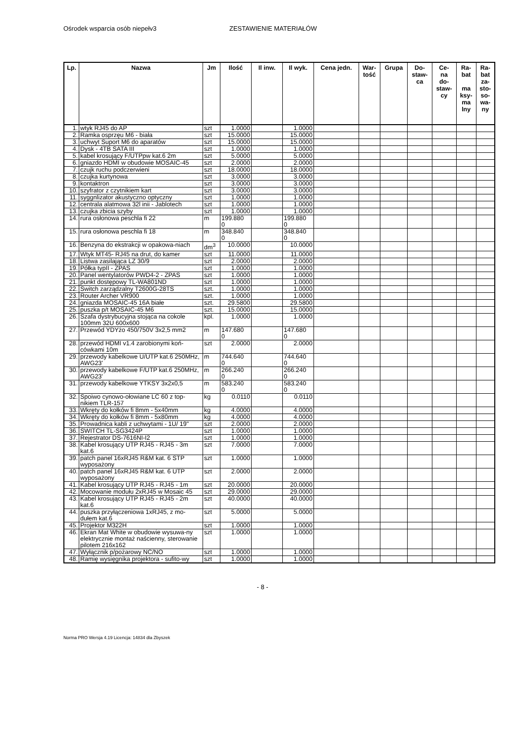Ośrodek wsparcia osób niepełv3 ZESTAWIENIE MATERIAŁÓW
| Lp. | Nazwa | Jm | Ilość | Il inw. | Il wyk. | Cena jedn. | War- tość | Grupa | Do- staw- ca | Ce- na do- staw- cy | Ra- bat ma ksy- ma lny | Ra- bat za- sto- so- wa- ny |
| --- | --- | --- | --- | --- | --- | --- | --- | --- | --- | --- | --- | --- |
| 1. | wtyk RJ45 do AP | szt | 1.0000 | | 1.0000 | | | | | | | |
| 2. | Ramka osprzęu M6 - biała | szt | 15.0000 | | 15.0000 | | | | | | | |
| 3. | uchwyt Suport M6 do aparatów | szt | 15.0000 | | 15.0000 | | | | | | | |
| 4. | Dysk - 4TB SATA III | szt | 1.0000 | | 1.0000 | | | | | | | |
| 5. | kabel krosujący F/UTPpw kat.6 2m | szt | 5.0000 | | 5.0000 | | | | | | | |
| 6. | gniazdo HDMI w obudowie MOSAIC-45 | szt | 2.0000 | | 2.0000 | | | | | | | |
| 7. | czujk ruchu podczerwieni | szt | 18.0000 | | 18.0000 | | | | | | | |
| 8. | czujka kurtynowa | szt | 3.0000 | | 3.0000 | | | | | | | |
| 9. | kontaktron | szt | 3.0000 | | 3.0000 | | | | | | | |
| 10. | szyfrator z czytnikiem kart | szt | 3.0000 | | 3.0000 | | | | | | | |
| 11. | syggnlizator akustyczno optyczny | szt | 1.0000 | | 1.0000 | | | | | | | |
| 12. | centrala alatmowa 32l inii - Jablotech | szt | 1.0000 | | 1.0000 | | | | | | | |
| 13. | czujka zbicia szyby | szt | 1.0000 | | 1.0000 | | | | | | | |
| 14. | rura osłonowa peschla fi 22 | m | 199.880 0 | | 199.880 0 | | | | | | | |
| 15. | rura osłonowa peschla fi 18 | m | 348.840 0 | | 348.840 0 | | | | | | | |
| 16. | Benzyna do ekstrakcji w opakowa-niach | dm<sup>3</sup> | 10.0000 | | 10.0000 | | | | | | | |
| 17. | Wtyk MT45- RJ45 na drut, do kamer | szt | 11.0000 | | 11.0000 | | | | | | | |
| 18. | Listwa zasilająca LZ 30/9 | szt | 2.0000 | | 2.0000 | | | | | | | |
| 19. | Półka typII - ZPAS | szt | 1.0000 | | 1.0000 | | | | | | | |
| 20. | Panel wentylatorów PWD4-2 - ZPAS | szt | 1.0000 | | 1.0000 | | | | | | | |
| 21. | punkt dostępowy TL-WA801ND | szt | 1.0000 | | 1.0000 | | | | | | | |
| 22. | Switch zarządzalny T2600G-28TS | szt. | 1.0000 | | 1.0000 | | | | | | | |
| 23. | Router Archer VR900 | szt. | 1.0000 | | 1.0000 | | | | | | | |
| 24. | gniazda MOSAIC-45 16A białe | szt. | 29.5800 | | 29.5800 | | | | | | | |
| 25. | puszka p/t MOSAIC-45 M6 | szt. | 15.0000 | | 15.0000 | | | | | | | |
| 26. | Szafa dystrybucyjna stojąca na cokole 100mm 32U 600x600 | kpl. | 1.0000 | | 1.0000 | | | | | | | |
| 27. | Przewód YDYżo 450/750V 3x2,5 mm2 | m | 147.680 0 | | 147.680 0 | | | | | | | |
| 28. | przewód HDMI v1.4 zarobionymi koń-cówkami 10m | szt | 2.0000 | | 2.0000 | | | | | | | |
| 29. | przewody kabelkowe U/UTP kat.6 250MHz, AWG23' | m | 744.640 0 | | 744.640 0 | | | | | | | |
| 30. | przewody kabelkowe F/UTP kat.6 250MHz, AWG23' | m | 266.240 0 | | 266.240 0 | | | | | | | |
| 31. | przewody kabelkowe YTKSY 3x2x0,5 | m | 583.240 0 | | 583.240 0 | | | | | | | |
| 32. | Spoiwo cynowo-ołowiane LC 60 z top-nikiem TLR-157 | kg | 0.0110 | | 0.0110 | | | | | | | |
| 33. | Wkręty do kołków fi 8mm - 5x40mm | kg | 4.0000 | | 4.0000 | | | | | | | |
| 34. | Wkręty do kołków fi 8mm - 5x80mm | kg | 4.0000 | | 4.0000 | | | | | | | |
| 35. | Prowadnica kabli z uchwytami - 1U/ 19" | szt | 2.0000 | | 2.0000 | | | | | | | |
| 36. | SWITCH TL-SG3424P | szt | 1.0000 | | 1.0000 | | | | | | | |
| 37. | Rejestrator DS-7616NI-I2 | szt | 1.0000 | | 1.0000 | | | | | | | |
| 38. | Kabel krosujący UTP RJ45 - RJ45 - 3m kat.6 | szt | 7.0000 | | 7.0000 | | | | | | | |
| 39. | patch panel 16xRJ45 R&M kat. 6 STP wyposażony | szt | 1.0000 | | 1.0000 | | | | | | | |
| 40. | patch panel 16xRJ45 R&M kat. 6 UTP wyposażony | szt | 2.0000 | | 2.0000 | | | | | | | |
| 41. | Kabel krosujący UTP RJ45 - RJ45 - 1m | szt | 20.0000 | | 20.0000 | | | | | | | |
| 42. | Mocowanie modułu 2xRJ45 w Mosaic 45 | szt | 29.0000 | | 29.0000 | | | | | | | |
| 43. | Kabel krosujący UTP RJ45 - RJ45 - 2m kat.6 | szt | 40.0000 | | 40.0000 | | | | | | | |
| 44. | puszka przyłączeniowa 1xRJ45, z mo-dułem kat.6 | szt | 5.0000 | | 5.0000 | | | | | | | |
| 45. | Projektor M322H | szt | 1.0000 | | 1.0000 | | | | | | | |
| 46. | Ekran Mat White w obudowie wysuwa-ny elektrycznie montaż naścienny, sterowanie pilotem 216x162 | szt | 1.0000 | | 1.0000 | | | | | | | |
| 47. | Wyłącznik p/pożarowy NC/NO | szt | 1.0000 | | 1.0000 | | | | | | | |
| 48. | Ramię wysięgnika projektora - sufito-wy | szt | 1.0000 | | 1.0000 | | | | | | | |
- 8 -
Norma PRO Wersja 4.19 Licencja: 14834 dla Zbyszek